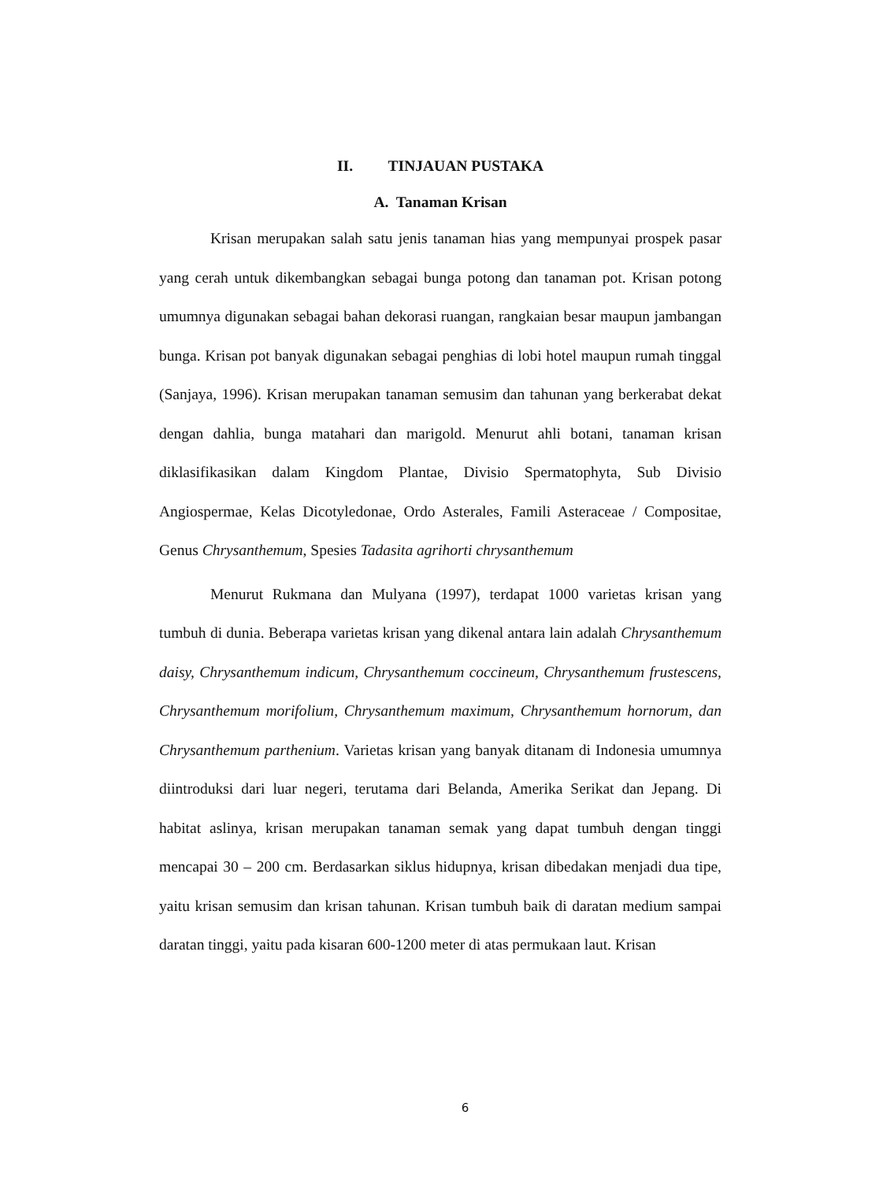II. TINJAUAN PUSTAKA
A. Tanaman Krisan
Krisan merupakan salah satu jenis tanaman hias yang mempunyai prospek pasar yang cerah untuk dikembangkan sebagai bunga potong dan tanaman pot. Krisan potong umumnya digunakan sebagai bahan dekorasi ruangan, rangkaian besar maupun jambangan bunga. Krisan pot banyak digunakan sebagai penghias di lobi hotel maupun rumah tinggal (Sanjaya, 1996). Krisan merupakan tanaman semusim dan tahunan yang berkerabat dekat dengan dahlia, bunga matahari dan marigold. Menurut ahli botani, tanaman krisan diklasifikasikan dalam Kingdom Plantae, Divisio Spermatophyta, Sub Divisio Angiospermae, Kelas Dicotyledonae, Ordo Asterales, Famili Asteraceae / Compositae, Genus Chrysanthemum, Spesies Tadasita agrihorti chrysanthemum
Menurut Rukmana dan Mulyana (1997), terdapat 1000 varietas krisan yang tumbuh di dunia. Beberapa varietas krisan yang dikenal antara lain adalah Chrysanthemum daisy, Chrysanthemum indicum, Chrysanthemum coccineum, Chrysanthemum frustescens, Chrysanthemum morifolium, Chrysanthemum maximum, Chrysanthemum hornorum, dan Chrysanthemum parthenium. Varietas krisan yang banyak ditanam di Indonesia umumnya diintroduksi dari luar negeri, terutama dari Belanda, Amerika Serikat dan Jepang. Di habitat aslinya, krisan merupakan tanaman semak yang dapat tumbuh dengan tinggi mencapai 30 – 200 cm. Berdasarkan siklus hidupnya, krisan dibedakan menjadi dua tipe, yaitu krisan semusim dan krisan tahunan. Krisan tumbuh baik di daratan medium sampai daratan tinggi, yaitu pada kisaran 600-1200 meter di atas permukaan laut. Krisan
6